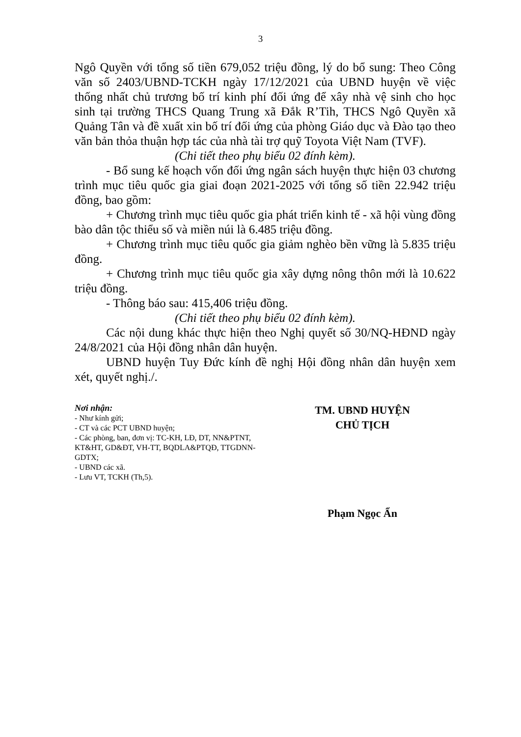3
Ngô Quyền với tổng số tiền 679,052 triệu đồng, lý do bổ sung: Theo Công văn số 2403/UBND-TCKH ngày 17/12/2021 của UBND huyện về việc thống nhất chủ trương bố trí kinh phí đối ứng để xây nhà vệ sinh cho học sinh tại trường THCS Quang Trung xã Đắk R’Tih, THCS Ngô Quyền xã Quảng Tân và đề xuất xin bố trí đối ứng của phòng Giáo dục và Đào tạo theo văn bản thỏa thuận hợp tác của nhà tài trợ quỹ Toyota Việt Nam (TVF).
(Chi tiết theo phụ biểu 02 đính kèm).
- Bổ sung kế hoạch vốn đối ứng ngân sách huyện thực hiện 03 chương trình mục tiêu quốc gia giai đoạn 2021-2025 với tổng số tiền 22.942 triệu đồng, bao gồm:
+ Chương trình mục tiêu quốc gia phát triển kinh tế - xã hội vùng đồng bào dân tộc thiểu số và miền núi là 6.485 triệu đồng.
+ Chương trình mục tiêu quốc gia giảm nghèo bền vững là 5.835 triệu đồng.
+ Chương trình mục tiêu quốc gia xây dựng nông thôn mới là 10.622 triệu đồng.
- Thông báo sau: 415,406 triệu đồng.
(Chi tiết theo phụ biểu 02 đính kèm).
Các nội dung khác thực hiện theo Nghị quyết số 30/NQ-HĐND ngày 24/8/2021 của Hội đồng nhân dân huyện.
UBND huyện Tuy Đức kính đề nghị Hội đồng nhân dân huyện xem xét, quyết nghị./.
Nơi nhận:
- Như kính gửi;
- CT và các PCT UBND huyện;
- Các phòng, ban, đơn vị: TC-KH, LĐ, DT, NN&PTNT, KT&HT, GD&ĐT, VH-TT, BQDLA&PTQĐ, TTGDNN-GDTX;
- UBND các xã.
- Lưu VT, TCKH (Th,5).
TM. UBND HUYỆN
CHỦ TỊCH
Phạm Ngọc Ẩn